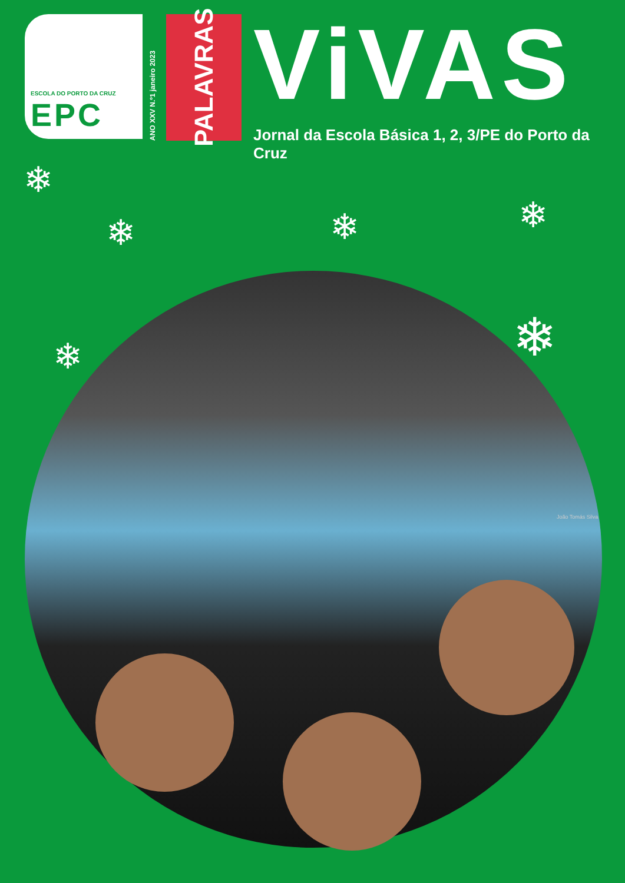ESCOLA DO PORTO DA CRUZ
EPC
ANO XXV N.º1 janeiro 2023
PALAVRAS
ViVAS
Jornal da Escola Básica 1, 2, 3/PE do Porto da Cruz
❄
❄ ❄ ❄
❄
❄
João Tomás Silva